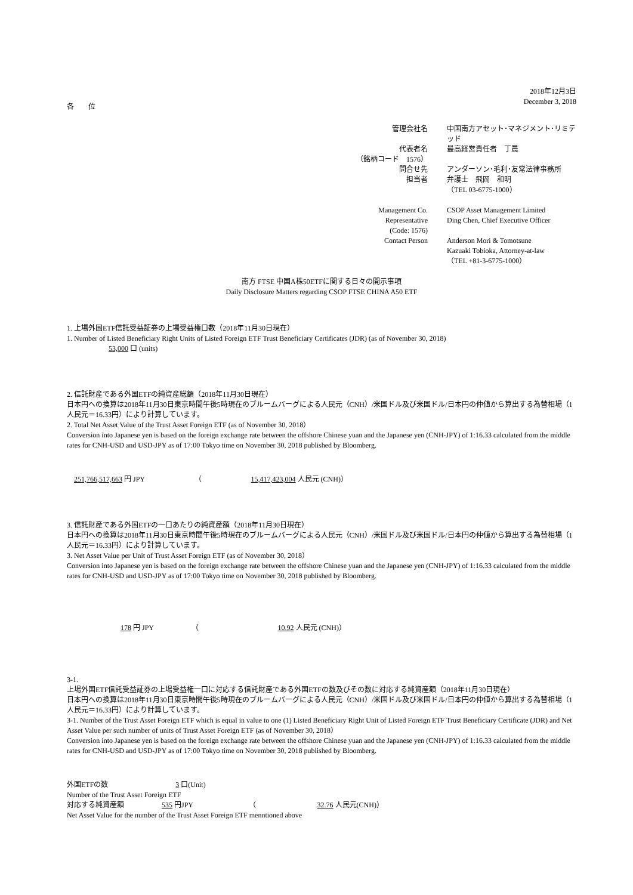2018年12月3日
December 3, 2018
各　　位
| 管理会社名 | 中国南方アセット･マネジメント･リミテッド |
| 代表者名 | 最高経営責任者 丁晨 |
| （銘柄コード 1576） | |
| 問合せ先 | アンダーソン･毛利･友常法律事務所 |
| 担当者 | 弁護士 飛岡 和明 |
| | （TEL 03-6775-1000） |
| Management Co. | CSOP Asset Management Limited |
| Representative | Ding Chen, Chief Executive Officer |
| (Code: 1576) | |
| Contact Person | Anderson Mori & Tomotsune |
| | Kazuaki Tobioka, Attorney-at-law |
| | （TEL +81-3-6775-1000） |
南方 FTSE 中国A株50ETFに関する日々の開示事項
Daily Disclosure Matters regarding CSOP FTSE CHINA A50 ETF
1. 上場外国ETF信託受益証券の上場受益権口数（2018年11月30日現在）
1. Number of Listed Beneficiary Right Units of Listed Foreign ETF Trust Beneficiary Certificates (JDR) (as of November 30, 2018)
53,000 口 (units)
2. 信託財産である外国ETFの純資産総額（2018年11月30日現在）
日本円への換算は2018年11月30日東京時間午後5時現在のブルームバーグによる人民元（CNH）/米国ドル及び米国ドル/日本円の仲値から算出する為替相場（1人民元＝16.33円）により計算しています。
2. Total Net Asset Value of the Trust Asset Foreign ETF (as of November 30, 2018）
Conversion into Japanese yen is based on the foreign exchange rate between the offshore Chinese yuan and the Japanese yen (CNH-JPY) of 1:16.33 calculated from the middle rates for CNH-USD and USD-JPY as of 17:00 Tokyo time on November 30, 2018 published by Bloomberg.
251,766,517,663 円 JPY （ 15,417,423,004 人民元 (CNH)）
3. 信託財産である外国ETFの一口あたりの純資産額（2018年11月30日現在）
日本円への換算は2018年11月30日東京時間午後5時現在のブルームバーグによる人民元（CNH）/米国ドル及び米国ドル/日本円の仲値から算出する為替相場（1人民元＝16.33円）により計算しています。
3. Net Asset Value per Unit of Trust Asset Foreign ETF (as of November 30, 2018）
Conversion into Japanese yen is based on the foreign exchange rate between the offshore Chinese yuan and the Japanese yen (CNH-JPY) of 1:16.33 calculated from the middle rates for CNH-USD and USD-JPY as of 17:00 Tokyo time on November 30, 2018 published by Bloomberg.
178 円 JPY （ 10.92 人民元 (CNH)）
3-1.
上場外国ETF信託受益証券の上場受益権一口に対応する信託財産である外国ETFの数及びその数に対応する純資産額（2018年11月30日現在）
日本円への換算は2018年11月30日東京時間午後5時現在のブルームバーグによる人民元（CNH）/米国ドル及び米国ドル/日本円の仲値から算出する為替相場（1人民元＝16.33円）により計算しています。
3-1. Number of the Trust Asset Foreign ETF which is equal in value to one (1) Listed Beneficiary Right Unit of Listed Foreign ETF Trust Beneficiary Certificate (JDR) and Net Asset Value per such number of units of Trust Asset Foreign ETF (as of November 30, 2018）
Conversion into Japanese yen is based on the foreign exchange rate between the offshore Chinese yuan and the Japanese yen (CNH-JPY) of 1:16.33 calculated from the middle rates for CNH-USD and USD-JPY as of 17:00 Tokyo time on November 30, 2018 published by Bloomberg.
外国ETFの数 3 口(Unit)
Number of the Trust Asset Foreign ETF
対応する純資産額 535 円JPY （ 32.76 人民元(CNH)）
Net Asset Value for the number of the Trust Asset Foreign ETF menntioned above